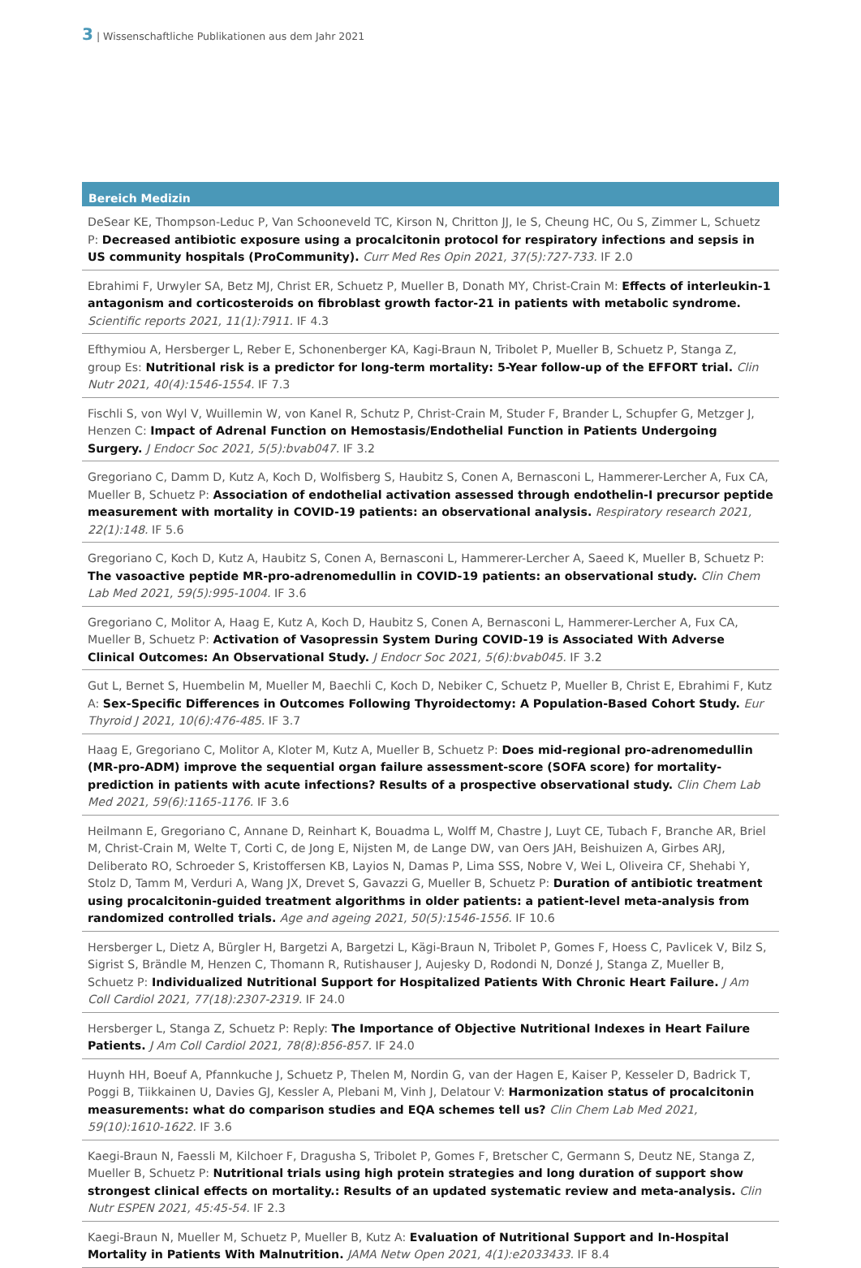3 | Wissenschaftliche Publikationen aus dem Jahr 2021
Bereich Medizin
DeSear KE, Thompson-Leduc P, Van Schooneveld TC, Kirson N, Chritton JJ, Ie S, Cheung HC, Ou S, Zimmer L, Schuetz P: Decreased antibiotic exposure using a procalcitonin protocol for respiratory infections and sepsis in US community hospitals (ProCommunity). Curr Med Res Opin 2021, 37(5):727-733. IF 2.0
Ebrahimi F, Urwyler SA, Betz MJ, Christ ER, Schuetz P, Mueller B, Donath MY, Christ-Crain M: Effects of interleukin-1 antagonism and corticosteroids on fibroblast growth factor-21 in patients with metabolic syndrome. Scientific reports 2021, 11(1):7911. IF 4.3
Efthymiou A, Hersberger L, Reber E, Schonenberger KA, Kagi-Braun N, Tribolet P, Mueller B, Schuetz P, Stanga Z, group Es: Nutritional risk is a predictor for long-term mortality: 5-Year follow-up of the EFFORT trial. Clin Nutr 2021, 40(4):1546-1554. IF 7.3
Fischli S, von Wyl V, Wuillemin W, von Kanel R, Schutz P, Christ-Crain M, Studer F, Brander L, Schupfer G, Metzger J, Henzen C: Impact of Adrenal Function on Hemostasis/Endothelial Function in Patients Undergoing Surgery. J Endocr Soc 2021, 5(5):bvab047. IF 3.2
Gregoriano C, Damm D, Kutz A, Koch D, Wolfisberg S, Haubitz S, Conen A, Bernasconi L, Hammerer-Lercher A, Fux CA, Mueller B, Schuetz P: Association of endothelial activation assessed through endothelin-I precursor peptide measurement with mortality in COVID-19 patients: an observational analysis. Respiratory research 2021, 22(1):148. IF 5.6
Gregoriano C, Koch D, Kutz A, Haubitz S, Conen A, Bernasconi L, Hammerer-Lercher A, Saeed K, Mueller B, Schuetz P: The vasoactive peptide MR-pro-adrenomedullin in COVID-19 patients: an observational study. Clin Chem Lab Med 2021, 59(5):995-1004. IF 3.6
Gregoriano C, Molitor A, Haag E, Kutz A, Koch D, Haubitz S, Conen A, Bernasconi L, Hammerer-Lercher A, Fux CA, Mueller B, Schuetz P: Activation of Vasopressin System During COVID-19 is Associated With Adverse Clinical Outcomes: An Observational Study. J Endocr Soc 2021, 5(6):bvab045. IF 3.2
Gut L, Bernet S, Huembelin M, Mueller M, Baechli C, Koch D, Nebiker C, Schuetz P, Mueller B, Christ E, Ebrahimi F, Kutz A: Sex-Specific Differences in Outcomes Following Thyroidectomy: A Population-Based Cohort Study. Eur Thyroid J 2021, 10(6):476-485. IF 3.7
Haag E, Gregoriano C, Molitor A, Kloter M, Kutz A, Mueller B, Schuetz P: Does mid-regional pro-adrenomedullin (MR-pro-ADM) improve the sequential organ failure assessment-score (SOFA score) for mortality-prediction in patients with acute infections? Results of a prospective observational study. Clin Chem Lab Med 2021, 59(6):1165-1176. IF 3.6
Heilmann E, Gregoriano C, Annane D, Reinhart K, Bouadma L, Wolff M, Chastre J, Luyt CE, Tubach F, Branche AR, Briel M, Christ-Crain M, Welte T, Corti C, de Jong E, Nijsten M, de Lange DW, van Oers JAH, Beishuizen A, Girbes ARJ, Deliberato RO, Schroeder S, Kristoffersen KB, Layios N, Damas P, Lima SSS, Nobre V, Wei L, Oliveira CF, Shehabi Y, Stolz D, Tamm M, Verduri A, Wang JX, Drevet S, Gavazzi G, Mueller B, Schuetz P: Duration of antibiotic treatment using procalcitonin-guided treatment algorithms in older patients: a patient-level meta-analysis from randomized controlled trials. Age and ageing 2021, 50(5):1546-1556. IF 10.6
Hersberger L, Dietz A, Bürgler H, Bargetzi A, Bargetzi L, Kägi-Braun N, Tribolet P, Gomes F, Hoess C, Pavlicek V, Bilz S, Sigrist S, Brändle M, Henzen C, Thomann R, Rutishauser J, Aujesky D, Rodondi N, Donzé J, Stanga Z, Mueller B, Schuetz P: Individualized Nutritional Support for Hospitalized Patients With Chronic Heart Failure. J Am Coll Cardiol 2021, 77(18):2307-2319. IF 24.0
Hersberger L, Stanga Z, Schuetz P: Reply: The Importance of Objective Nutritional Indexes in Heart Failure Patients. J Am Coll Cardiol 2021, 78(8):856-857. IF 24.0
Huynh HH, Boeuf A, Pfannkuche J, Schuetz P, Thelen M, Nordin G, van der Hagen E, Kaiser P, Kesseler D, Badrick T, Poggi B, Tiikkainen U, Davies GJ, Kessler A, Plebani M, Vinh J, Delatour V: Harmonization status of procalcitonin measurements: what do comparison studies and EQA schemes tell us? Clin Chem Lab Med 2021, 59(10):1610-1622. IF 3.6
Kaegi-Braun N, Faessli M, Kilchoer F, Dragusha S, Tribolet P, Gomes F, Bretscher C, Germann S, Deutz NE, Stanga Z, Mueller B, Schuetz P: Nutritional trials using high protein strategies and long duration of support show strongest clinical effects on mortality.: Results of an updated systematic review and meta-analysis. Clin Nutr ESPEN 2021, 45:45-54. IF 2.3
Kaegi-Braun N, Mueller M, Schuetz P, Mueller B, Kutz A: Evaluation of Nutritional Support and In-Hospital Mortality in Patients With Malnutrition. JAMA Netw Open 2021, 4(1):e2033433. IF 8.4